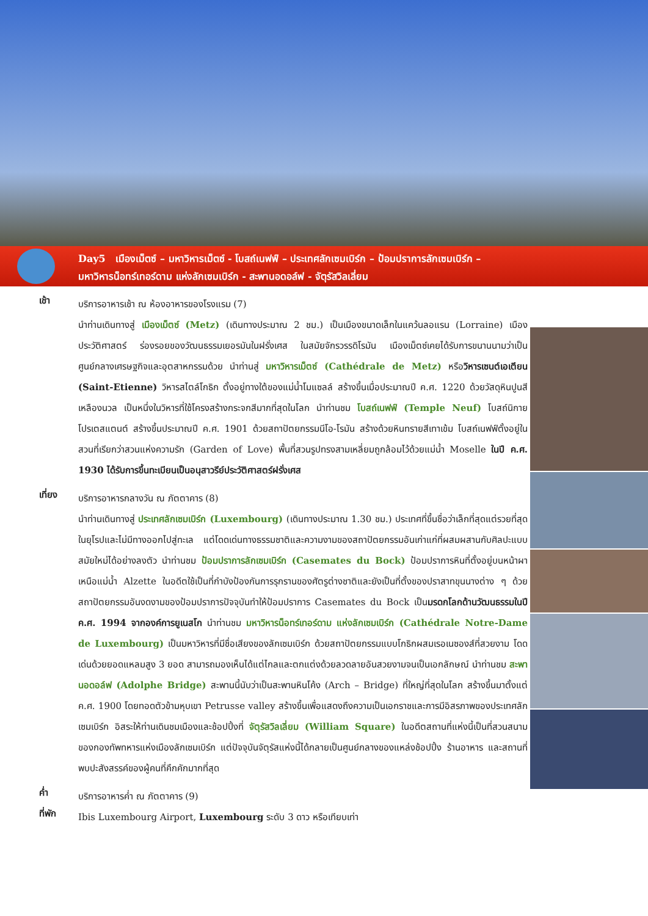Day5 เมืองเม็ตซ์ – มหาวิหารเม็ตซ์ - โบสถ์เนฟฟ์ – ประเทศลักเซมเบิร์ก – ป้อมปราการลักเซมเบิร์ก –
มหาวิหารน็อทร์เทอร์ดาม แห่งลักเซมเบิร์ก - สะพานอดอล์ฟ - จัตุรัสวิลเลี่ยม
เช้า
บริการอาหารเช้า ณ ห้องอาหารของโรงแรม (7)
นำท่านเดินทางสู่ เมืองเม็ตซ์ (Metz) (เดินทางประมาณ 2 ชม.) เป็นเมืองขนาดเล็กในแคว้นลอแรน (Lorraine) เมืองประวัติศาสตร์ ร่องรอยของวัฒนธรรมเยอรมันในฝรั่งเศส ในสมัยจักรวรรดิโรมัน เมืองเม็ตซ์เคยได้รับการขนานนามว่าเป็นศูนย์กลางเศรษฐกิจและอุตสาหกรรมด้วย นำท่านสู่ มหาวิหารเม็ตซ์ (Cathédrale de Metz) หรือวิหารเซนต์เอเตียน (Saint-Etienne) วิหารสไตล์โกธิก ตั้งอยู่ทางใต้ของแม่น้ำโมแซลล์ สร้างขึ้นเมื่อประมาณปี ค.ศ. 1220 ด้วยวัสดุหินปูนสีเหลืองนวล เป็นหนึ่งในวิหารที่ใช้โครงสร้างกระจกสีมากที่สุดในโลก นำท่านชม โบสถ์เนฟฟ์ (Temple Neuf) โบสถ์นิกายโปรเตสแตนต์ สร้างขึ้นประมาณปี ค.ศ. 1901 ด้วยสถาปัตยกรรมนีโอ-โรมัน สร้างด้วยหินทรายสีเทาเข้ม โบสถ์เนฟฟ์ตั้งอยู่ในสวนที่เรียกว่าสวนแห่งความรัก (Garden of Love) พื้นที่สวนรูปทรงสามเหลี่ยมถูกล้อมไว้ด้วยแม่น้ำ Moselle ในปี ค.ศ. 1930 ได้รับการขึ้นทะเบียนเป็นอนุสาวรีย์ประวัติศาสตร์ฝรั่งเศส
เที่ยง
บริการอาหารกลางวัน ณ ภัตตาคาร (8)
นำท่านเดินทางสู่ ประเทศลักเซมเบิร์ก (Luxembourg) (เดินทางประมาณ 1.30 ชม.) ประเทศที่ขึ้นชื่อว่าเล็กที่สุดแต่รวยที่สุดในยุโรปและไม่มีทางออกไปสู่ทะเล แต่โดดเด่นทางธรรมชาติและความงามของสถาปัตยกรรมอันเก่าแก่ที่ผสมผสานกับศิลปะแบบสมัยใหม่ได้อย่างลงตัว นำท่านชม ป้อมปราการลักเซมเบิร์ก (Casemates du Bock) ป้อมปราการหินที่ตั้งอยู่บนหน้าผาเหนือแม่น้ำ Alzette ในอดีตใช้เป็นที่กำบังป้องกันการรุกรานของศัตรูต่างชาติและยังเป็นที่ตั้งของปราสาทขุนนางต่าง ๆ ด้วยสถาปัตยกรรมอันงดงามของป้อมปราการปัจจุบันทำให้ป้อมปราการ Casemates du Bock เป็นมรดกโลกด้านวัฒนธรรมในปี ค.ศ. 1994 จากองค์การยูเนสโก นำท่านชม มหาวิหารน็อทร์เทอร์ดาม แห่งลักเซมเบิร์ก (Cathédrale Notre-Dame de Luxembourg) เป็นมหาวิหารที่มีชื่อเสียงของลักเซมเบิร์ก ด้วยสถาปัตยกรรมแบบโกธิกผสมเรอเนซองส์ที่สวยงาม โดดเด่นด้วยยอดแหลมสูง 3 ยอด สามารถมองเห็นได้แต่ไกลและตกแต่งด้วยลวดลายอันสวยงามจนเป็นเอกลักษณ์ นำท่านชม สะพานอดอล์ฟ (Adolphe Bridge) สะพานนี้นับว่าเป็นสะพานหินโค้ง (Arch – Bridge) ที่ใหญ่ที่สุดในโลก สร้างขึ้นมาตั้งแต่ ค.ศ. 1900 โดยทอดตัวข้ามหุบเขา Petrusse valley สร้างขึ้นเพื่อแสดงถึงความเป็นเอกราชและการมีอิสรภาพของประเทศลักเซมเบิร์ก อิสระให้ท่านเดินชมเมืองและช้อปปิ้งที่ จัตุรัสวิลเลี่ยม (William Square) ในอดีตสถานที่แห่งนี้เป็นที่สวนสนามของกองทัพทหารแห่งเมืองลักเซมเบิร์ก แต่ปัจจุบันจัตุรัสแห่งนี้ได้กลายเป็นศูนย์กลางของแหล่งช้อปปิ้ง ร้านอาหาร และสถานที่พบปะสังสรรค์ของผู้คนที่คึกคักมากที่สุด
ค่ำ
บริการอาหารค่ำ ณ ภัตตาคาร (9)
ที่พัก
Ibis Luxembourg Airport, Luxembourg ระดับ 3 ดาว หรือเทียบเท่า